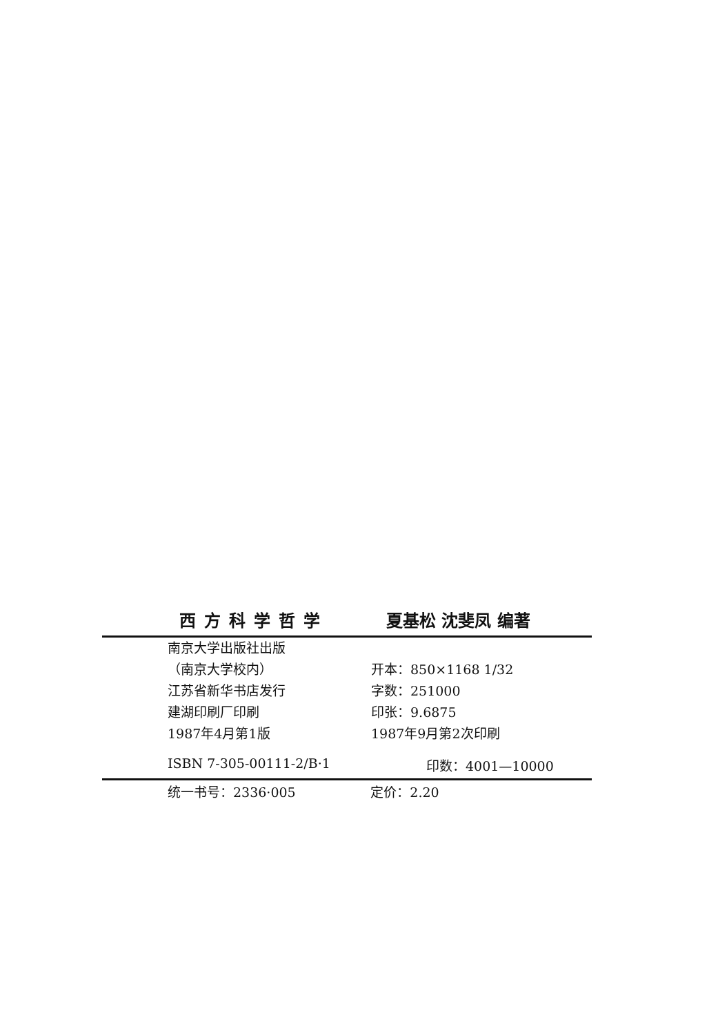西方科学哲学 夏基松 沈斐凤 编著
南京大学出版社出版
（南京大学校内） 开本：850×1168 1/32
江苏省新华书店发行 字数：251000
建湖印刷厂印刷 印张：9.6875
1987年4月第1版 1987年9月第2次印刷
ISBN 7-305-00111-2/B·1 印数：4001—10000
统一书号：2336·005 定价：2.20